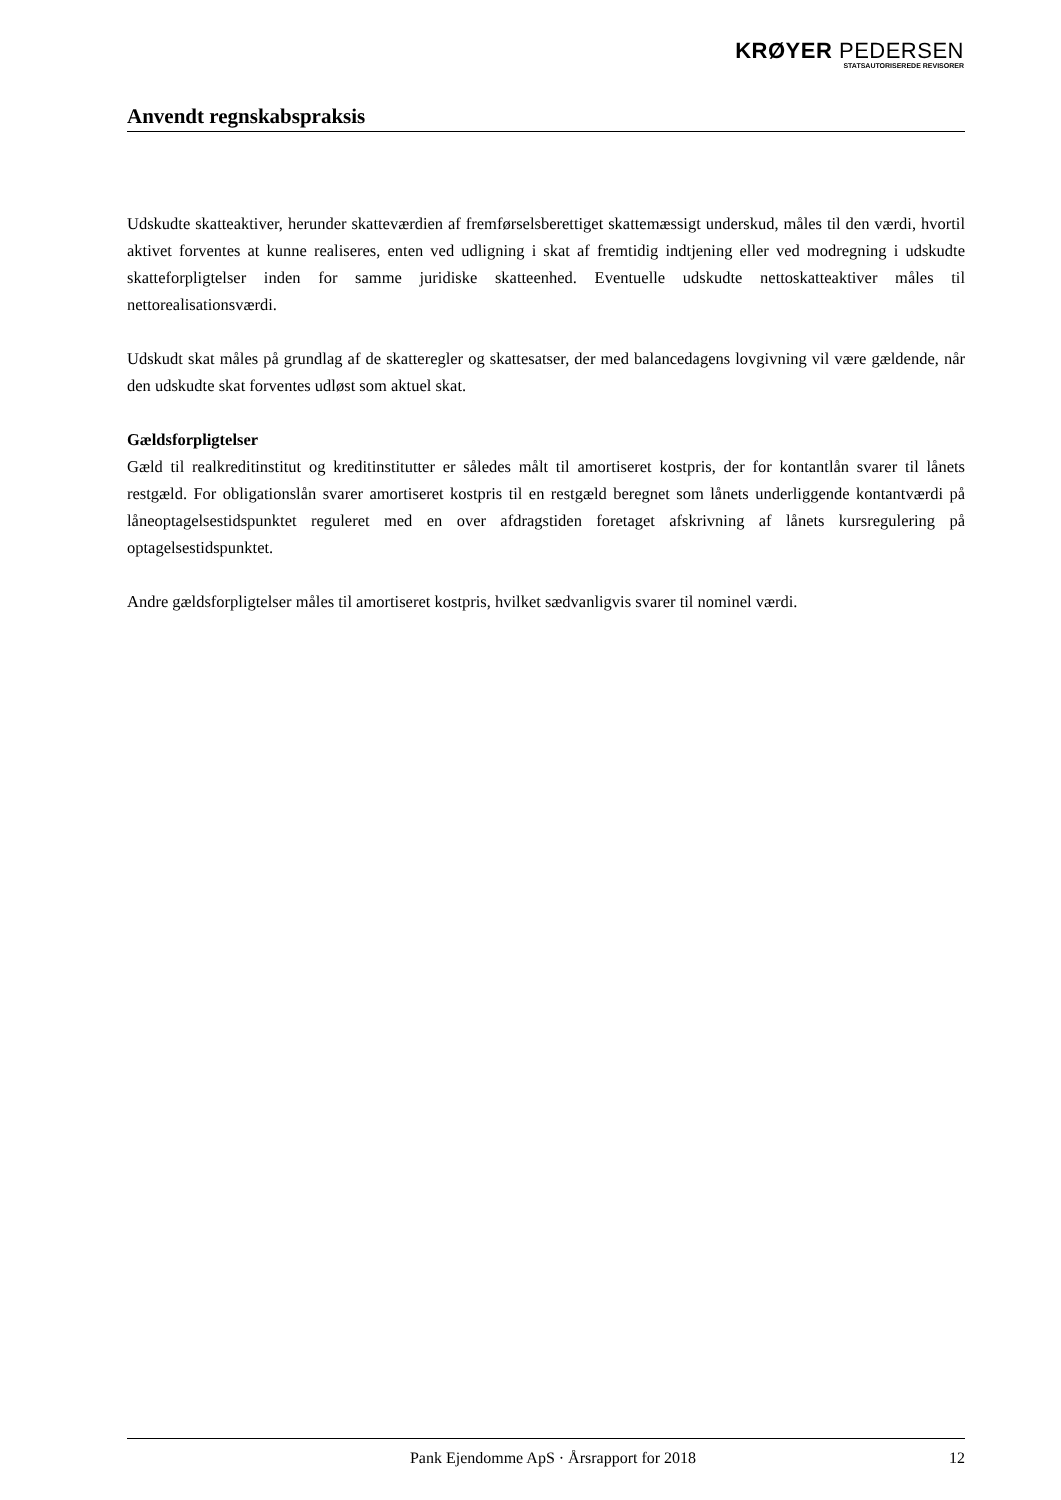KRØYER PEDERSEN
STATSAUTORISEREDE REVISORER
Anvendt regnskabspraksis
Udskudte skatteaktiver, herunder skatteværdien af fremførselsberettiget skattemæssigt underskud, måles til den værdi, hvortil aktivet forventes at kunne realiseres, enten ved udligning i skat af fremtidig indtjening eller ved modregning i udskudte skatteforpligtelser inden for samme juridiske skatteenhed. Eventuelle udskudte nettoskatteaktiver måles til nettorealisationsværdi.
Udskudt skat måles på grundlag af de skatteregler og skattesatser, der med balancedagens lovgivning vil være gældende, når den udskudte skat forventes udløst som aktuel skat.
Gældsforpligtelser
Gæld til realkreditinstitut og kreditinstitutter er således målt til amortiseret kostpris, der for kontantlån svarer til lånets restgæld. For obligationslån svarer amortiseret kostpris til en restgæld beregnet som lånets underliggende kontantværdi på låneoptagelsestidspunktet reguleret med en over afdragstiden foretaget afskrivning af lånets kursregulering på optagelsestidspunktet.
Andre gældsforpligtelser måles til amortiseret kostpris, hvilket sædvanligvis svarer til nominel værdi.
Pank Ejendomme ApS · Årsrapport for 2018 12